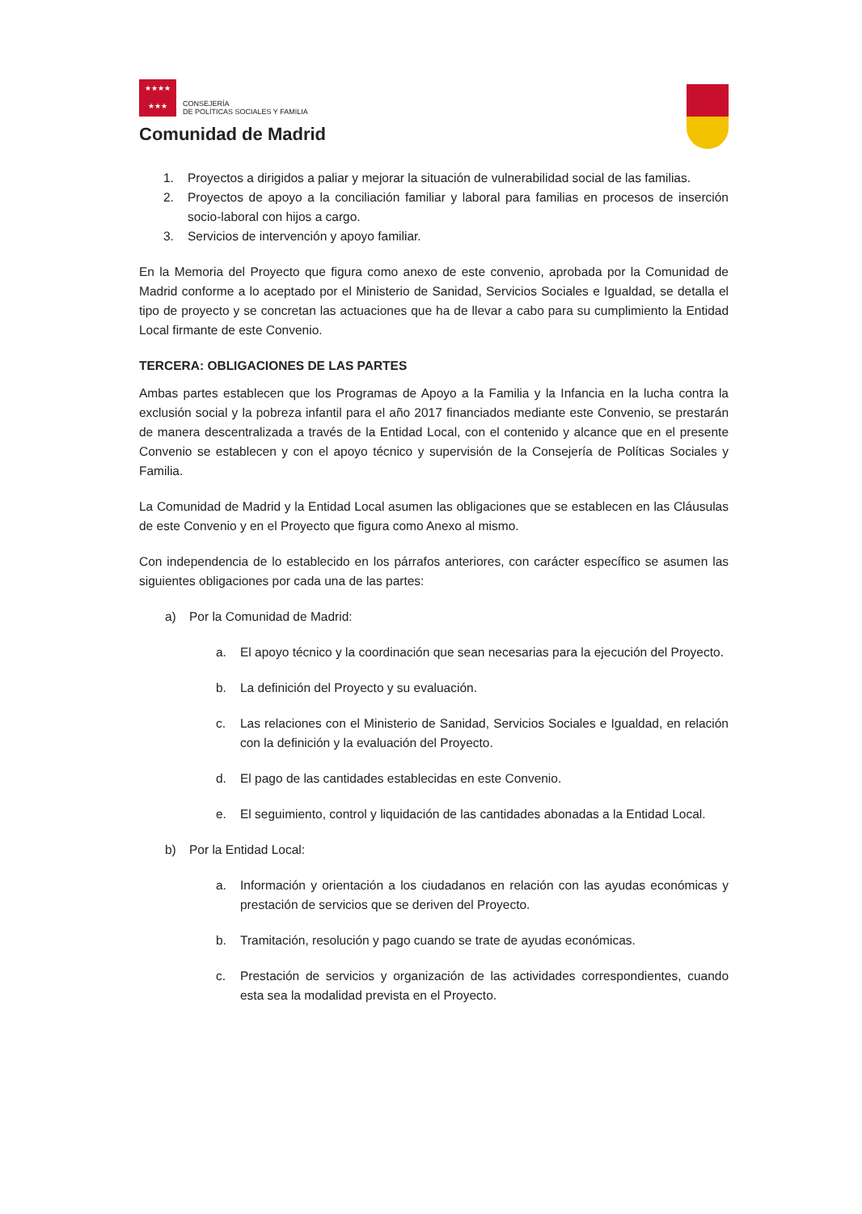★★★★
★★★ CONSEJERÍA
DE POLÍTICAS SOCIALES Y FAMILIA
Comunidad de Madrid
1. Proyectos a dirigidos a paliar y mejorar la situación de vulnerabilidad social de las familias.
2. Proyectos de apoyo a la conciliación familiar y laboral para familias en procesos de inserción socio-laboral con hijos a cargo.
3. Servicios de intervención y apoyo familiar.
En la Memoria del Proyecto que figura como anexo de este convenio, aprobada por la Comunidad de Madrid conforme a lo aceptado por el Ministerio de Sanidad, Servicios Sociales e Igualdad, se detalla el tipo de proyecto y se concretan las actuaciones que ha de llevar a cabo para su cumplimiento la Entidad Local firmante de este Convenio.
TERCERA: OBLIGACIONES DE LAS PARTES
Ambas partes establecen que los Programas de Apoyo a la Familia y la Infancia en la lucha contra la exclusión social y la pobreza infantil para el año 2017 financiados mediante este Convenio, se prestarán de manera descentralizada a través de la Entidad Local, con el contenido y alcance que en el presente Convenio se establecen y con el apoyo técnico y supervisión de la Consejería de Políticas Sociales y Familia.
La Comunidad de Madrid y la Entidad Local asumen las obligaciones que se establecen en las Cláusulas de este Convenio y en el Proyecto que figura como Anexo al mismo.
Con independencia de lo establecido en los párrafos anteriores, con carácter específico se asumen las siguientes obligaciones por cada una de las partes:
a) Por la Comunidad de Madrid:
a. El apoyo técnico y la coordinación que sean necesarias para la ejecución del Proyecto.
b. La definición del Proyecto y su evaluación.
c. Las relaciones con el Ministerio de Sanidad, Servicios Sociales e Igualdad, en relación con la definición y la evaluación del Proyecto.
d. El pago de las cantidades establecidas en este Convenio.
e. El seguimiento, control y liquidación de las cantidades abonadas a la Entidad Local.
b) Por la Entidad Local:
a. Información y orientación a los ciudadanos en relación con las ayudas económicas y prestación de servicios que se deriven del Proyecto.
b. Tramitación, resolución y pago cuando se trate de ayudas económicas.
c. Prestación de servicios y organización de las actividades correspondientes, cuando esta sea la modalidad prevista en el Proyecto.